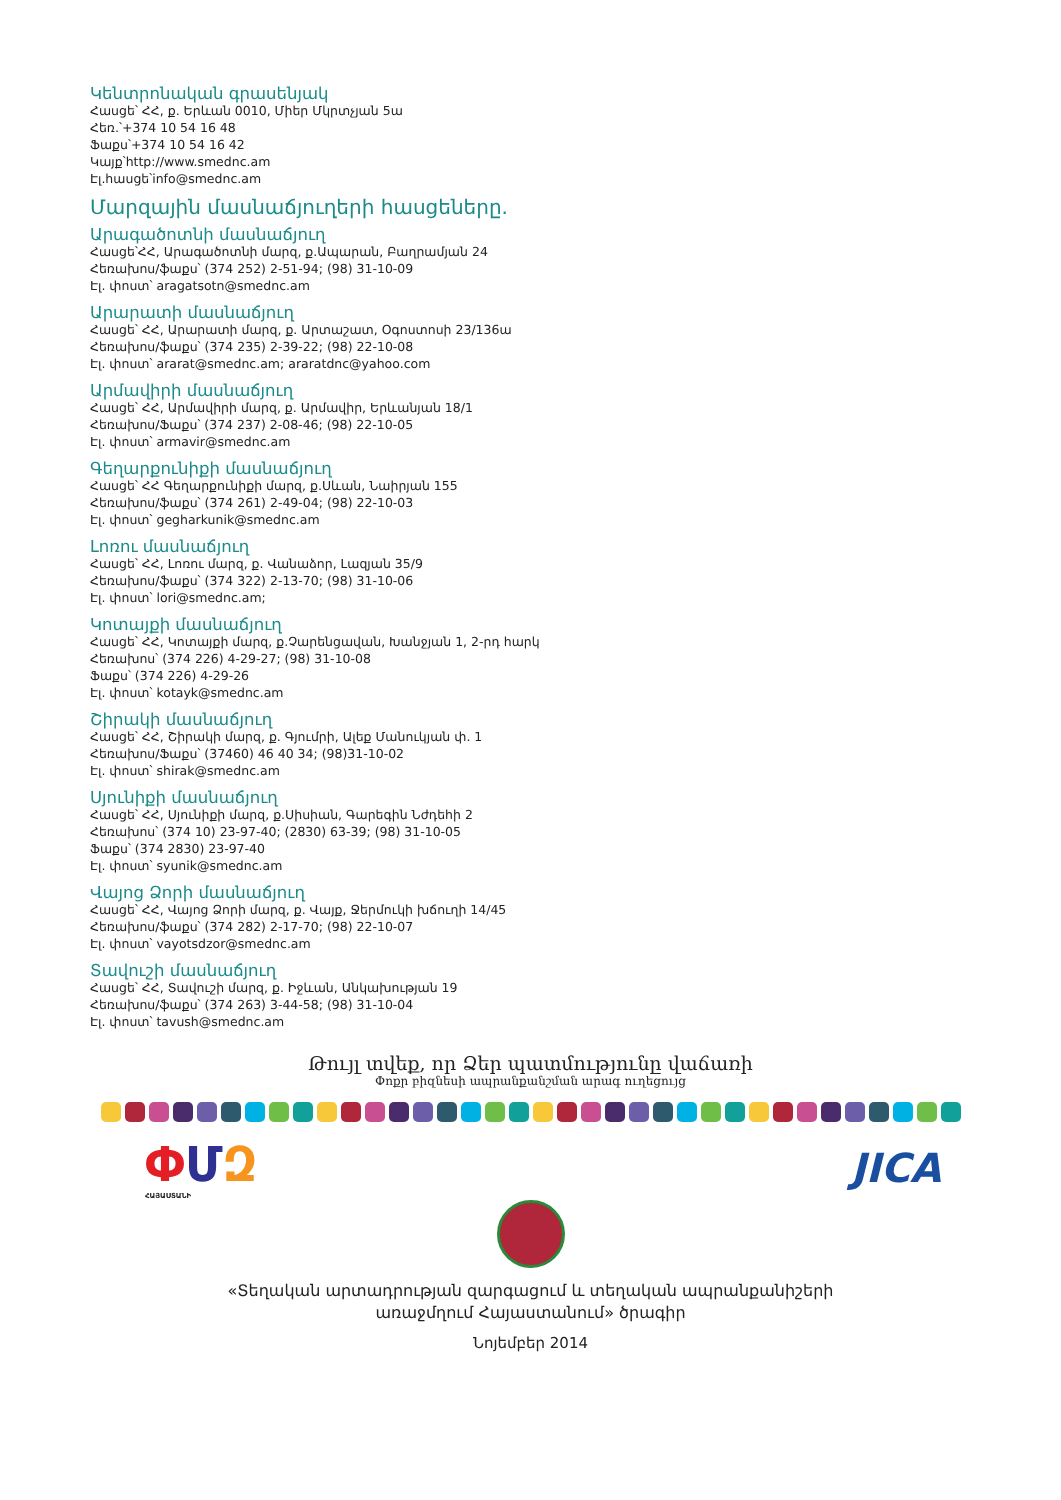Կենտրոնական գրասենյակ
Հասցե՝ ՀՀ, ք. Երևան 0010, Միեր Մկրտչյան 5ա
Հեռ.՝+374 10 54 16 48
Ֆաքս՝+374 10 54 16 42
Կայք՝http://www.smednc.am
Էլ.հասցե՝info@smednc.am
Մարզային մասնաճյուղերի հասցեները.
Արագածոտնի մասնաճյուղ
Հասցե՝ՀՀ, Արագածոտնի մարզ, ք.Ապարան, Բաղրամյան 24
Հեռախոս/ֆաքս՝ (374 252) 2-51-94; (98) 31-10-09
Էլ. փոստ՝ aragatsotn@smednc.am
Արարատի մասնաճյուղ
Հասցե՝ ՀՀ, Արարատի մարզ, ք. Արտաշատ, Օգոստոսի 23/136ա
Հեռախոս/ֆաքս՝ (374 235) 2-39-22; (98) 22-10-08
Էլ. փոստ՝ ararat@smednc.am; araratdnc@yahoo.com
Արմավիրի մասնաճյուղ
Հասցե՝ ՀՀ, Արմավիրի մարզ, ք. Արմավիր, Երևանյան 18/1
Հեռախոս/Ֆաքս՝ (374 237) 2-08-46; (98) 22-10-05
Էլ. փոստ՝ armavir@smednc.am
Գեղարքունիքի մասնաճյուղ
Հասցե՝ ՀՀ Գեղարքունիքի մարզ, ք.Սևան, Նաիրյան 155
Հեռախոս/ֆաքս՝ (374 261) 2-49-04; (98) 22-10-03
Էլ. փոստ՝ gegharkunik@smednc.am
Լոռու մասնաճյուղ
Հասցե՝ ՀՀ, Լոռու մարզ, ք. Վանաձոր, Լազյան 35/9
Հեռախոս/ֆաքս՝ (374 322) 2-13-70; (98) 31-10-06
Էլ. փոստ՝ lori@smednc.am;
Կոտայքի մասնաճյուղ
Հասցե՝ ՀՀ, Կոտայքի մարզ, ք.Չարենցավան, Խանջյան 1, 2-րդ հարկ
Հեռախոս՝ (374 226) 4-29-27; (98) 31-10-08
Ֆաքս՝ (374 226) 4-29-26
Էլ. փոստ՝ kotayk@smednc.am
Շիրակի մասնաճյուղ
Հասցե՝ ՀՀ, Շիրակի մարզ, ք. Գյումրի, Ալեք Մանուկյան փ. 1
Հեռախոս/Ֆաքս՝ (37460) 46 40 34; (98)31-10-02
Էլ. փոստ՝ shirak@smednc.am
Սյունիքի մասնաճյուղ
Հասցե՝ ՀՀ, Սյունիքի մարզ, ք.Սիսիան, Գարեգին Նժդեհի 2
Հեռախոս՝ (374 10) 23-97-40; (2830) 63-39; (98) 31-10-05
Ֆաքս՝ (374 2830) 23-97-40
Էլ. փոստ՝ syunik@smednc.am
Վայոց Ձորի մասնաճյուղ
Հասցե՝ ՀՀ, Վայոց Ձորի մարզ, ք. Վայք, Ջերմուկի խճուղի 14/45
Հեռախոս/ֆաքս՝ (374 282) 2-17-70; (98) 22-10-07
Էլ. փոստ՝ vayotsdzor@smednc.am
Տավուշի մասնաճյուղ
Հասցե՝ ՀՀ, Տավուշի մարզ, ք. Իջևան, Անկախության 19
Հեռախոս/ֆաքս՝ (374 263) 3-44-58; (98) 31-10-04
Էլ. փոստ՝ tavush@smednc.am
Թույլ տվեք, որ Ձեր պատմությունը վաճառի
Փոքր բիզնեսի ապրանքանշման արագ ուղեցույց
ՓՄԶ
ՀԱՅԱՍՏԱՆԻ
JICA
«Տեղական արտադրության զարգացում և տեղական ապրանքանիշերի
առաջմղում Հայաստանում» ծրագիր
Նոյեմբեր 2014